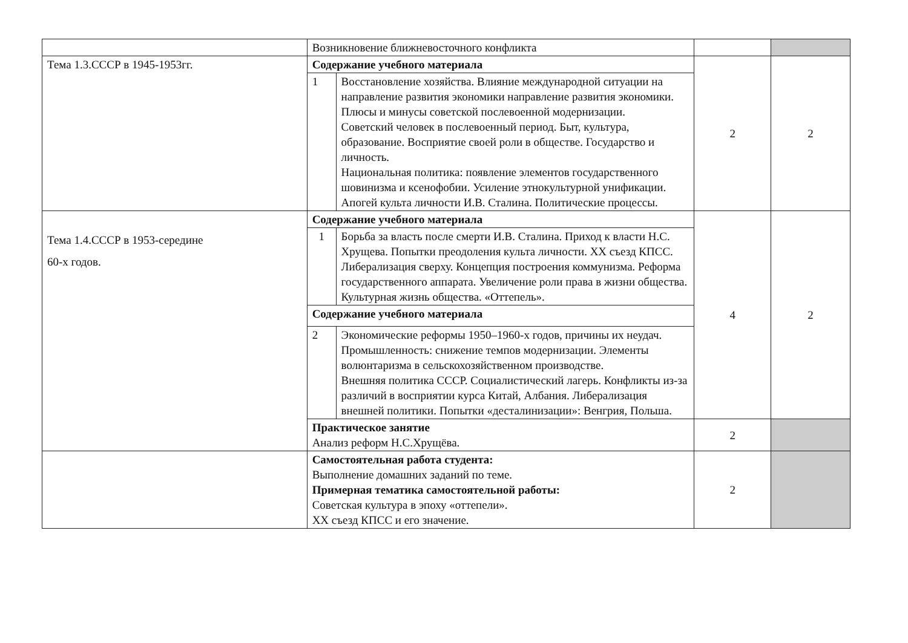| | Возникновение ближневосточного конфликта | | | |
| Тема 1.3.СССР в 1945-1953гг. | Содержание учебного материала | | 2 | 2 |
| | 1 | Восстановление хозяйства. Влияние международной ситуации на направление развития экономики направление развития экономики. Плюсы и минусы советской послевоенной модернизации. Советский человек в послевоенный период. Быт, культура, образование. Восприятие своей роли в обществе. Государство и личность. Национальная политика: появление элементов государственного шовинизма и ксенофобии. Усиление этнокультурной унификации. Апогей культа личности И.В. Сталина. Политические процессы. | | |
| Тема 1.4.СССР в 1953-середине 60-х годов. | Содержание учебного материала | | 4 | 2 |
| | 1 | Борьба за власть после смерти И.В. Сталина. Приход к власти Н.С. Хрущева. Попытки преодоления культа личности. ХХ съезд КПСС. Либерализация сверху. Концепция построения коммунизма. Реформа государственного аппарата. Увеличение роли права в жизни общества. Культурная жизнь общества. «Оттепель». | | |
| | Содержание учебного материала | | | |
| | 2 | Экономические реформы 1950–1960-х годов, причины их неудач. Промышленность: снижение темпов модернизации. Элементы волюнтаризма в сельскохозяйственном производстве. Внешняя политика СССР. Социалистический лагерь. Конфликты из-за различий в восприятии курса Китай, Албания. Либерализация внешней политики. Попытки «десталинизации»: Венгрия, Польша. | | |
| | Практическое занятие Анализ реформ Н.С.Хрущёва. | | 2 | |
| | Самостоятельная работа студента: Выполнение домашних заданий по теме. Примерная тематика самостоятельной работы: Советская культура в эпоху «оттепели». ХХ съезд КПСС и его значение. | | 2 | |